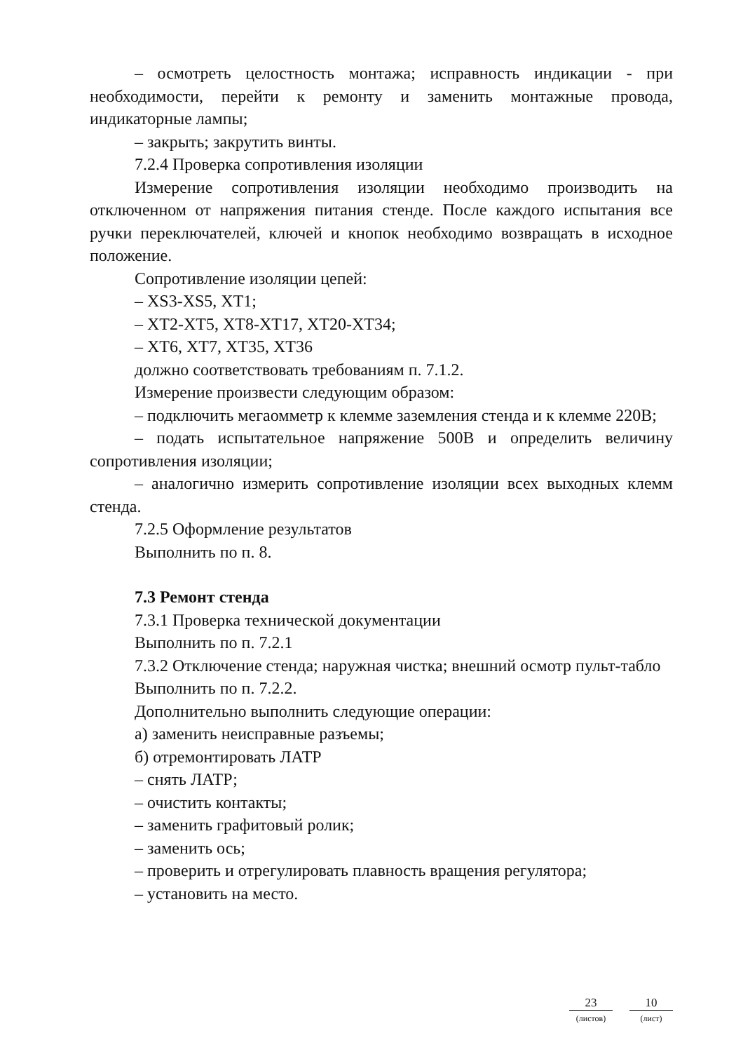– осмотреть целостность монтажа; исправность индикации - при необходимости, перейти к ремонту и заменить монтажные провода, индикаторные лампы;
– закрыть; закрутить винты.
7.2.4 Проверка сопротивления изоляции
Измерение сопротивления изоляции необходимо производить на отключенном от напряжения питания стенде. После каждого испытания все ручки переключателей, ключей и кнопок необходимо возвращать в исходное положение.
Сопротивление изоляции цепей:
– XS3-XS5, XT1;
– XT2-XT5, XT8-XT17, XT20-XT34;
– XT6, XT7, XT35, XT36
должно соответствовать требованиям п. 7.1.2.
Измерение произвести следующим образом:
– подключить мегаомметр к клемме заземления стенда и к клемме 220В;
– подать испытательное напряжение 500В и определить величину сопротивления изоляции;
– аналогично измерить сопротивление изоляции всех выходных клемм стенда.
7.2.5 Оформление результатов
Выполнить по п. 8.
7.3 Ремонт стенда
7.3.1 Проверка технической документации
Выполнить по п. 7.2.1
7.3.2 Отключение стенда; наружная чистка; внешний осмотр пульт-табло
Выполнить по п. 7.2.2.
Дополнительно выполнить следующие операции:
а) заменить неисправные разъемы;
б) отремонтировать ЛАТР
– снять ЛАТР;
– очистить контакты;
– заменить графитовый ролик;
– заменить ось;
– проверить и отрегулировать плавность вращения регулятора;
– установить на место.
23
(листов)
10
(лист)